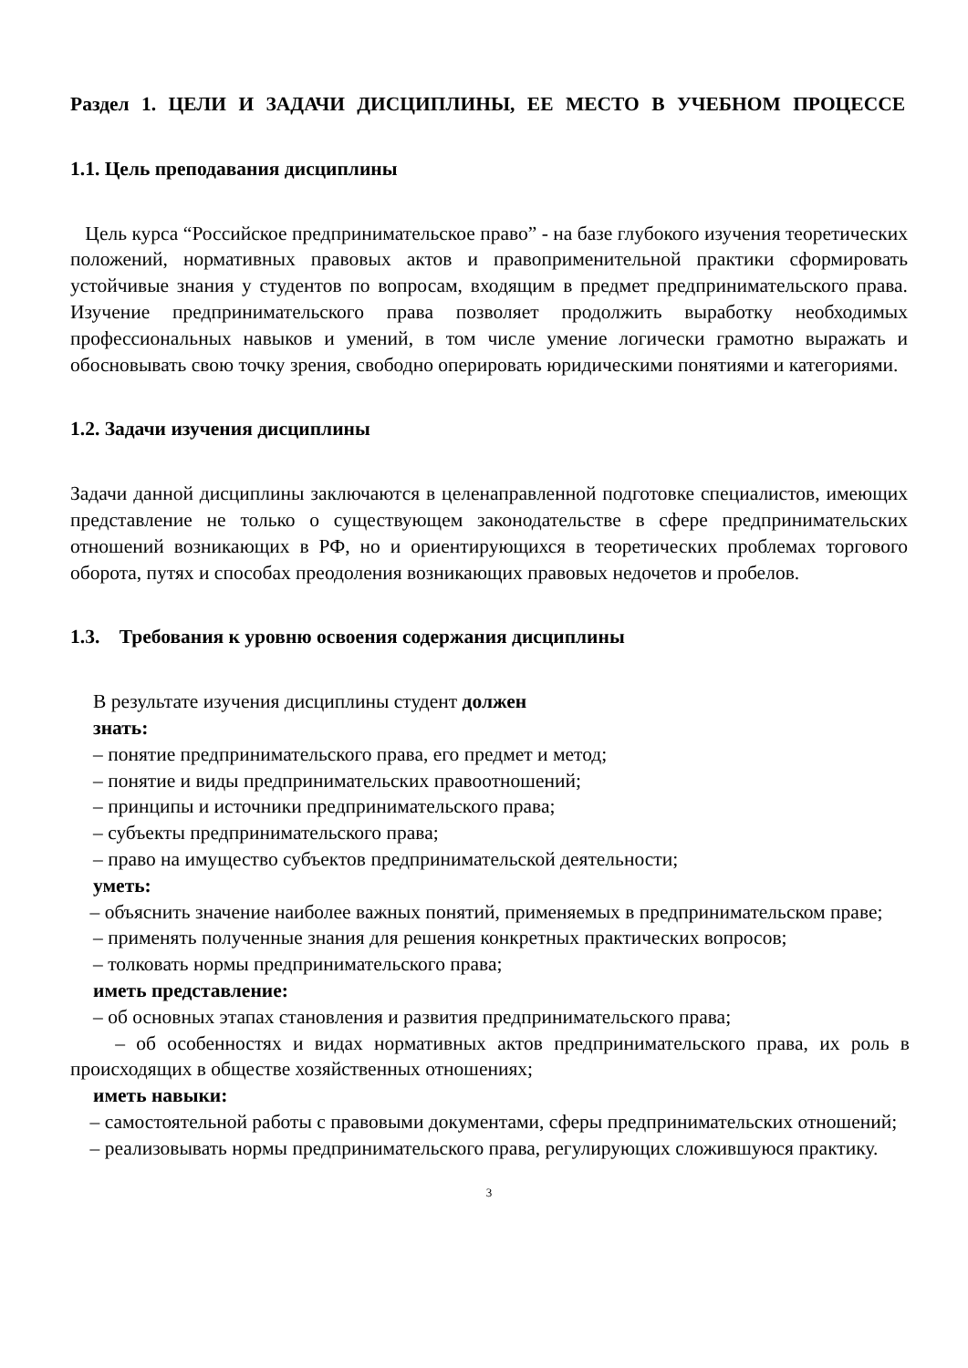Раздел 1. ЦЕЛИ И ЗАДАЧИ ДИСЦИПЛИНЫ, ЕЕ МЕСТО В УЧЕБНОМ ПРОЦЕССЕ
1.1. Цель преподавания дисциплины
Цель курса “Российское предпринимательское право” - на базе глубокого изучения теоретических положений, нормативных правовых актов и правоприменительной практики сформировать устойчивые знания у студентов по вопросам, входящим в предмет предпринимательского права. Изучение предпринимательского права позволяет продолжить выработку необходимых профессиональных навыков и умений, в том числе умение логически грамотно выражать и обосновывать свою точку зрения, свободно оперировать юридическими понятиями и категориями.
1.2. Задачи изучения дисциплины
Задачи данной дисциплины заключаются в целенаправленной подготовке специалистов, имеющих представление не только о существующем законодательстве в сфере предпринимательских отношений возникающих в РФ, но и ориентирующихся в теоретических проблемах торгового оборота, путях и способах преодоления возникающих правовых недочетов и пробелов.
1.3. Требования к уровню освоения содержания дисциплины
В результате изучения дисциплины студент должен
знать:
– понятие предпринимательского права, его предмет и метод;
– понятие и виды предпринимательских правоотношений;
– принципы и источники предпринимательского права;
– субъекты предпринимательского права;
– право на имущество субъектов предпринимательской деятельности;
уметь:
– объяснить значение наиболее важных понятий, применяемых в предпринимательском праве;
– применять полученные знания для решения конкретных практических вопросов;
– толковать нормы предпринимательского права;
иметь представление:
– об основных этапах становления и развития предпринимательского права;
– об особенностях и видах нормативных актов предпринимательского права, их роль в происходящих в обществе хозяйственных отношениях;
иметь навыки:
– самостоятельной работы с правовыми документами, сферы предпринимательских отношений;
– реализовывать нормы предпринимательского права, регулирующих сложившуюся практику.
3